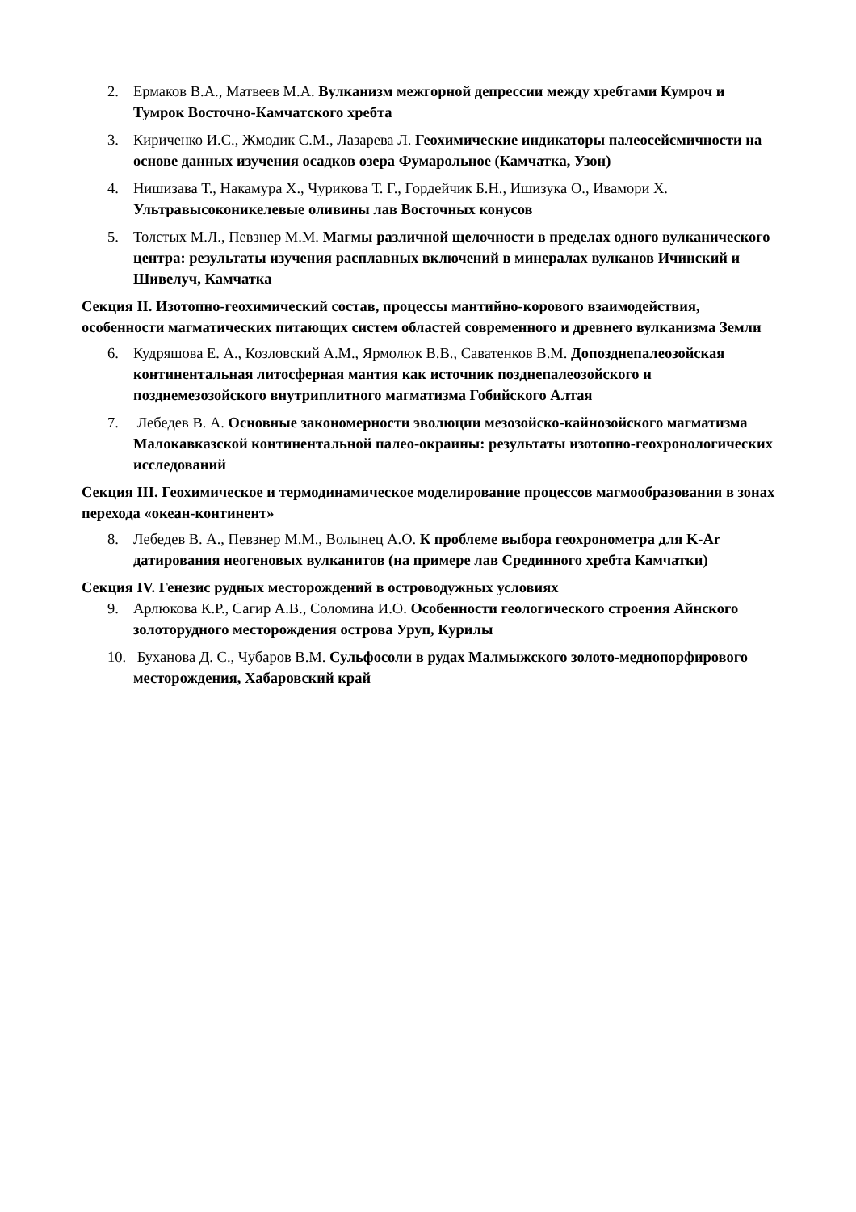2. Ермаков В.А., Матвеев М.А. Вулканизм межгорной депрессии между хребтами Кумроч и Тумрок Восточно-Камчатского хребта
3. Кириченко И.С., Жмодик С.М., Лазарева Л. Геохимические индикаторы палеосейсмичности на основе данных изучения осадков озера Фумарольное (Камчатка, Узон)
4. Нишизава Т., Накамура Х., Чурикова Т. Г., Гордейчик Б.Н., Ишизука О., Ивамори Х. Ультравысоконикелевые оливины лав Восточных конусов
5. Толстых М.Л., Певзнер М.М. Магмы различной щелочности в пределах одного вулканического центра: результаты изучения расплавных включений в минералах вулканов Ичинский и Шивелуч, Камчатка
Секция II. Изотопно-геохимический состав, процессы мантийно-корового взаимодействия, особенности магматических питающих систем областей современного и древнего вулканизма Земли
6. Кудряшова Е. А., Козловский А.М., Ярмолюк В.В., Саватенков В.М. Допозднепалеозойская континентальная литосферная мантия как источник позднепалеозойского и позднемезозойского внутриплитного магматизма Гобийского Алтая
7. Лебедев В. А. Основные закономерности эволюции мезозойско-кайнозойского магматизма Малокавказской континентальной палео-окраины: результаты изотопно-геохронологических исследований
Секция III. Геохимическое и термодинамическое моделирование процессов магмообразования в зонах перехода «океан-континент»
8. Лебедев В. А., Певзнер М.М., Волынец А.О. К проблеме выбора геохронометра для K-Ar датирования неогеновых вулканитов (на примере лав Срединного хребта Камчатки)
Секция IV. Генезис рудных месторождений в островодужных условиях
9. Арлюкова К.Р., Сагир А.В., Соломина И.О. Особенности геологического строения Айнского золоторудного месторождения острова Уруп, Курилы
10.
Буханова Д. С., Чубаров В.М. Сульфосоли в рудах Малмыжского золото-меднопорфирового месторождения, Хабаровский край